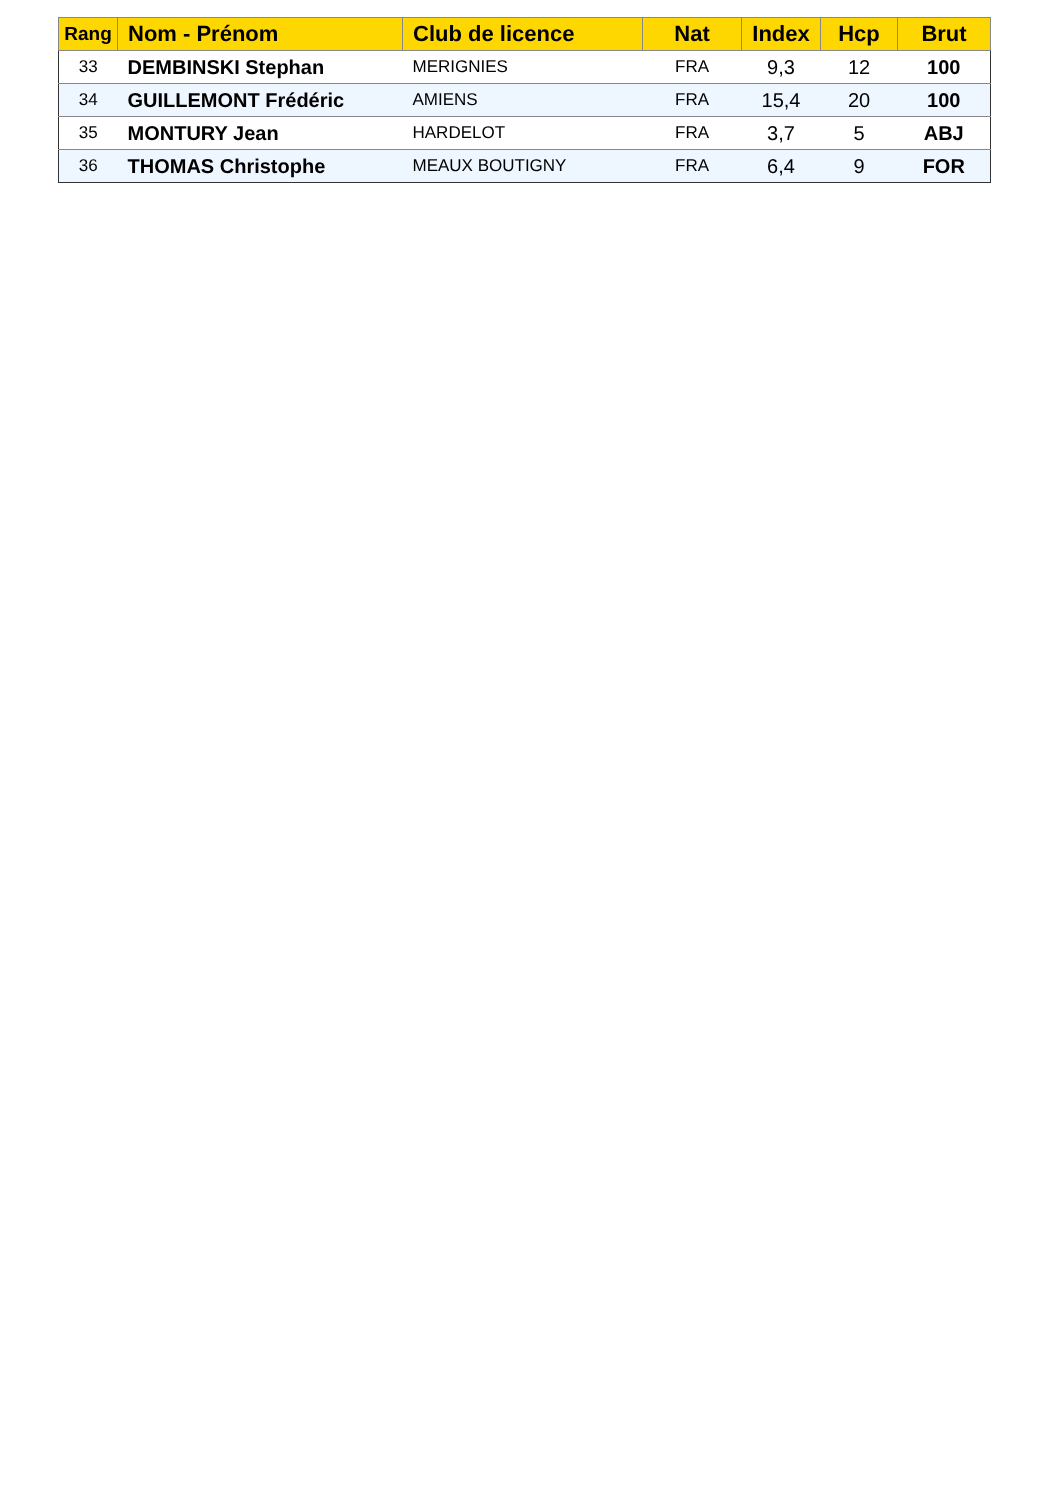| Rang | Nom - Prénom | Club de licence | Nat | Index | Hcp | Brut |
| --- | --- | --- | --- | --- | --- | --- |
| 33 | DEMBINSKI Stephan | MERIGNIES | FRA | 9,3 | 12 | 100 |
| 34 | GUILLEMONT Frédéric | AMIENS | FRA | 15,4 | 20 | 100 |
| 35 | MONTURY Jean | HARDELOT | FRA | 3,7 | 5 | ABJ |
| 36 | THOMAS Christophe | MEAUX BOUTIGNY | FRA | 6,4 | 9 | FOR |